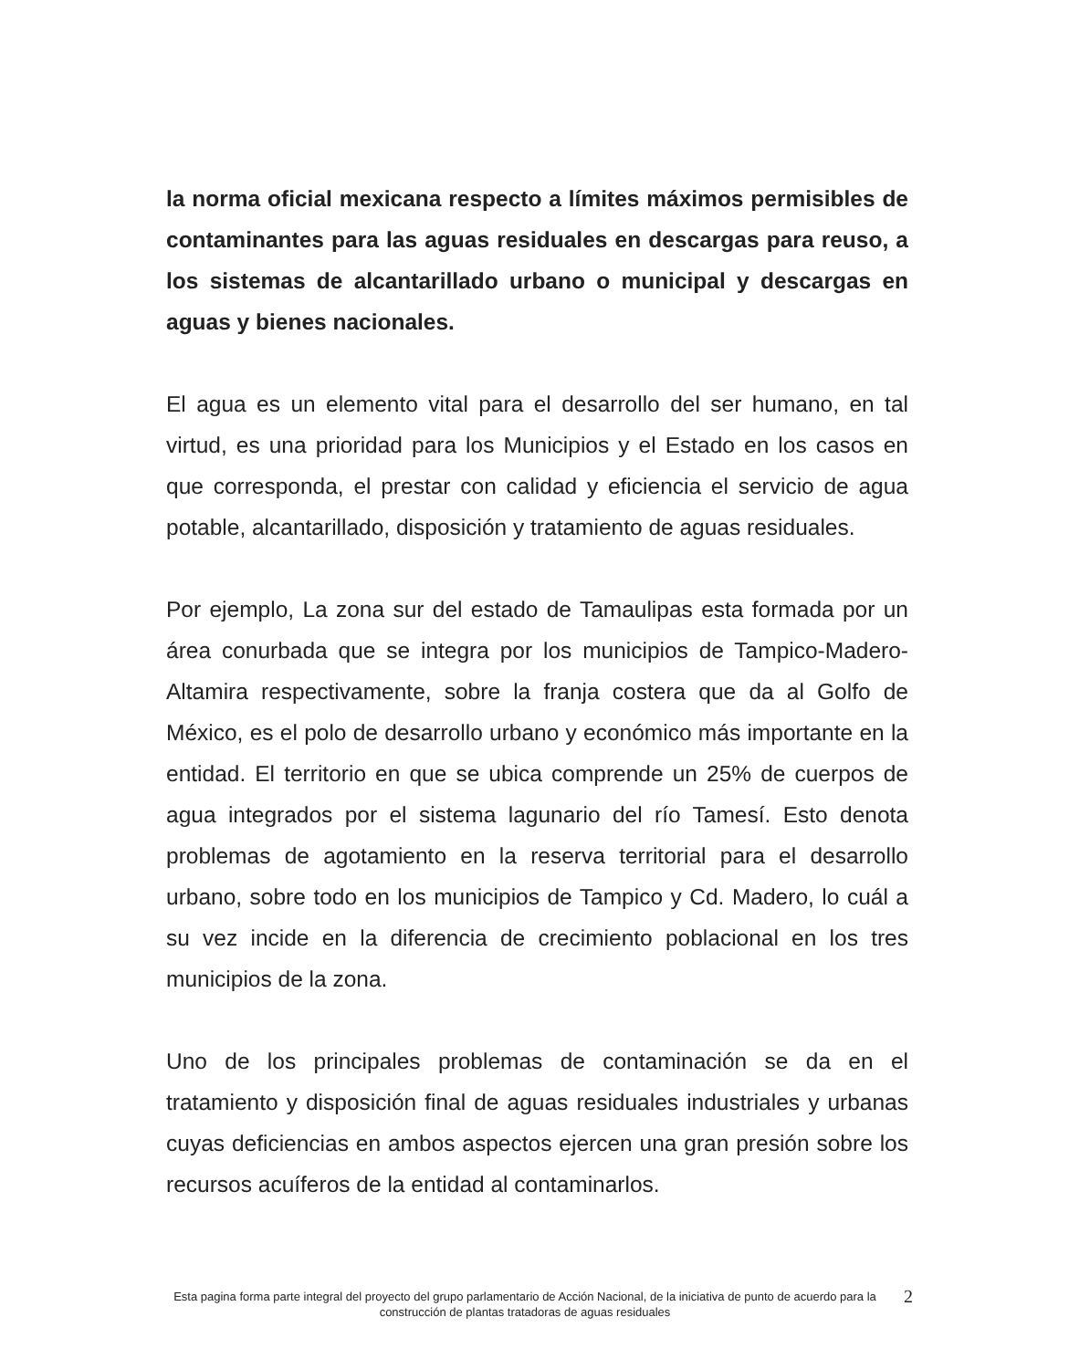la norma oficial mexicana respecto a límites máximos permisibles de contaminantes para las aguas residuales en descargas para reuso, a los sistemas de alcantarillado urbano o municipal y descargas en aguas y bienes nacionales.
El agua es un elemento vital para el desarrollo del ser humano, en tal virtud, es una prioridad para los Municipios y el Estado en los casos en que corresponda, el prestar con calidad y eficiencia el servicio de agua potable, alcantarillado, disposición y tratamiento de aguas residuales.
Por ejemplo, La zona sur del estado de Tamaulipas esta formada por un área conurbada que se integra por los municipios de Tampico-Madero-Altamira respectivamente, sobre la franja costera que da al Golfo de México, es el polo de desarrollo urbano y económico más importante en la entidad. El territorio en que se ubica comprende un 25% de cuerpos de agua integrados por el sistema lagunario del río Tamesí. Esto denota problemas de agotamiento en la reserva territorial para el desarrollo urbano, sobre todo en los municipios de Tampico y Cd. Madero, lo cuál a su vez incide en la diferencia de crecimiento poblacional en los tres municipios de la zona.
Uno de los principales problemas de contaminación se da en el tratamiento y disposición final de aguas residuales industriales y urbanas cuyas deficiencias en ambos aspectos ejercen una gran presión sobre los recursos acuíferos de la entidad al contaminarlos.
Esta pagina forma parte integral del proyecto del grupo parlamentario de Acción Nacional, de la iniciativa de punto de acuerdo para la construcción de plantas tratadoras de aguas residuales
2